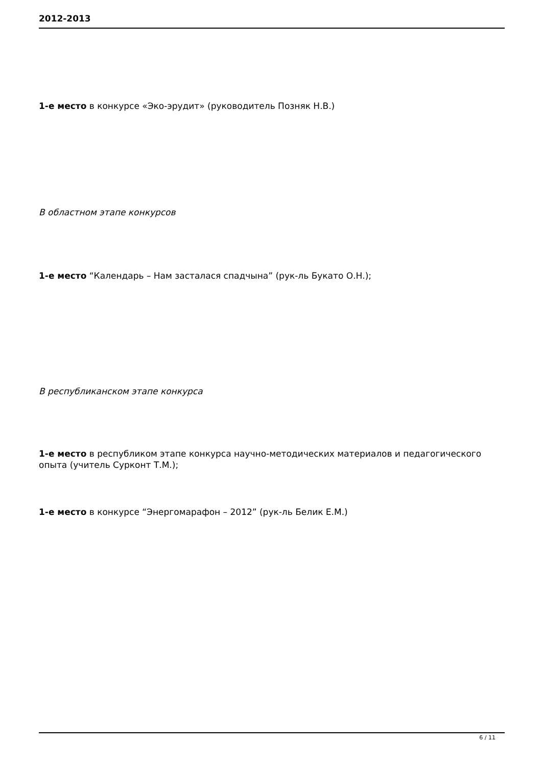2012-2013
1-е место в конкурсе «Эко-эрудит» (руководитель Позняк Н.В.)
В областном этапе конкурсов
1-е место “Календарь – Нам засталася спадчына” (рук-ль Букато О.Н.);
В республиканском этапе конкурса
1-е место в республиком этапе конкурса научно-методических материалов и педагогического опыта (учитель Сурконт Т.М.);
1-е место в конкурсе “Энергомарафон – 2012” (рук-ль Белик Е.М.)
6 / 11